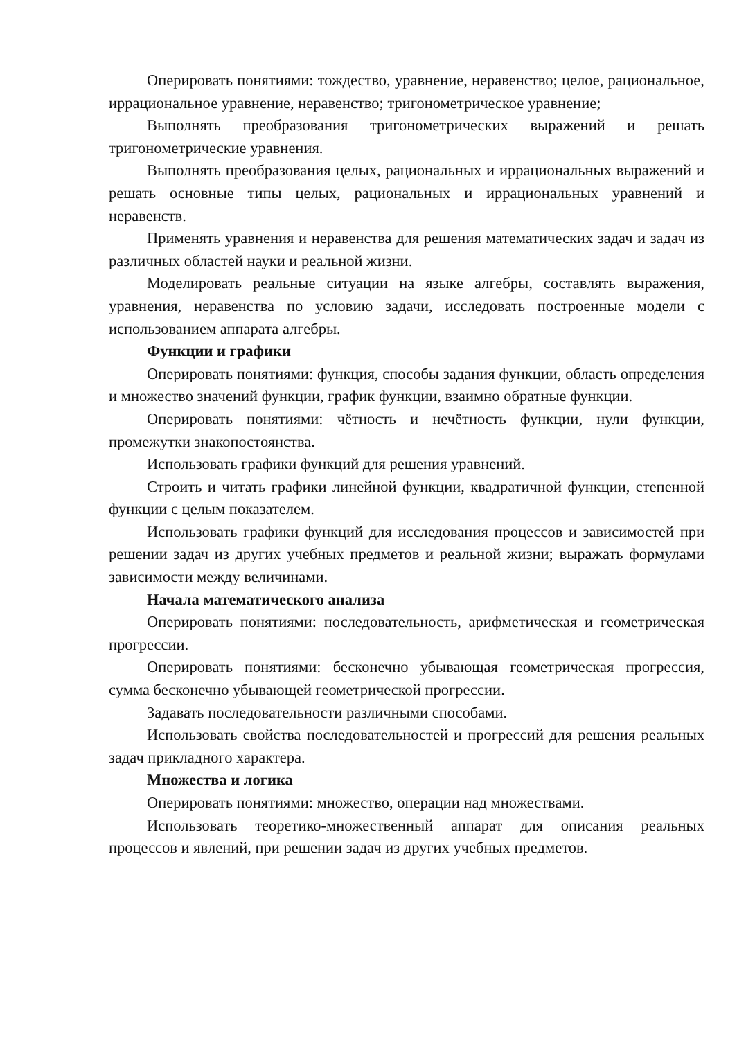Оперировать понятиями: тождество, уравнение, неравенство; целое, рациональное, иррациональное уравнение, неравенство; тригонометрическое уравнение;
Выполнять преобразования тригонометрических выражений и решать тригонометрические уравнения.
Выполнять преобразования целых, рациональных и иррациональных выражений и решать основные типы целых, рациональных и иррациональных уравнений и неравенств.
Применять уравнения и неравенства для решения математических задач и задач из различных областей науки и реальной жизни.
Моделировать реальные ситуации на языке алгебры, составлять выражения, уравнения, неравенства по условию задачи, исследовать построенные модели с использованием аппарата алгебры.
Функции и графики
Оперировать понятиями: функция, способы задания функции, область определения и множество значений функции, график функции, взаимно обратные функции.
Оперировать понятиями: чётность и нечётность функции, нули функции, промежутки знакопостоянства.
Использовать графики функций для решения уравнений.
Строить и читать графики линейной функции, квадратичной функции, степенной функции с целым показателем.
Использовать графики функций для исследования процессов и зависимостей при решении задач из других учебных предметов и реальной жизни; выражать формулами зависимости между величинами.
Начала математического анализа
Оперировать понятиями: последовательность, арифметическая и геометрическая прогрессии.
Оперировать понятиями: бесконечно убывающая геометрическая прогрессия, сумма бесконечно убывающей геометрической прогрессии.
Задавать последовательности различными способами.
Использовать свойства последовательностей и прогрессий для решения реальных задач прикладного характера.
Множества и логика
Оперировать понятиями: множество, операции над множествами.
Использовать теоретико-множественный аппарат для описания реальных процессов и явлений, при решении задач из других учебных предметов.